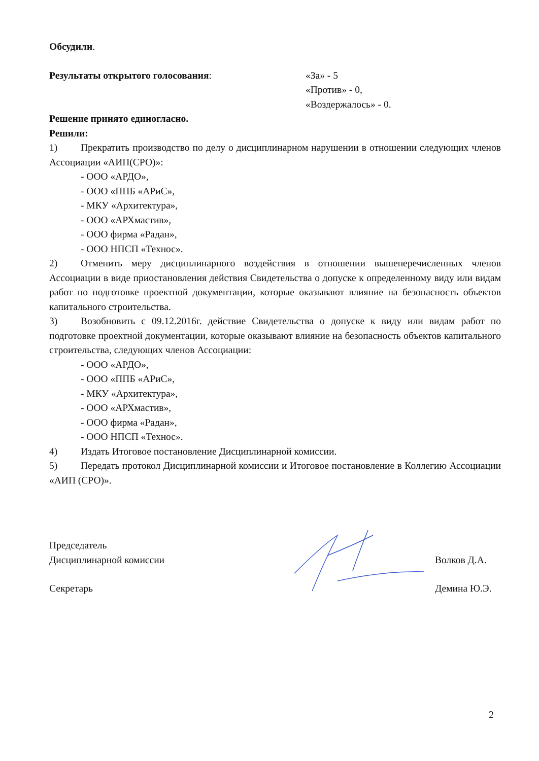Обсудили.
Результаты открытого голосования: «За» - 5
«Против» - 0,
«Воздержалось» - 0.
Решение принято единогласно.
Решили:
1) Прекратить производство по делу о дисциплинарном нарушении в отношении следующих членов Ассоциации «АИП(СРО)»:
- ООО «АРДО»,
- ООО «ППБ «АРиС»,
- МКУ «Архитектура»,
- ООО «АРХмастив»,
- ООО фирма «Радан»,
- ООО НПСП «Технос».
2) Отменить меру дисциплинарного воздействия в отношении вышеперечисленных членов Ассоциации в виде приостановления действия Свидетельства о допуске к определенному виду или видам работ по подготовке проектной документации, которые оказывают влияние на безопасность объектов капитального строительства.
3) Возобновить с 09.12.2016г. действие Свидетельства о допуске к виду или видам работ по подготовке проектной документации, которые оказывают влияние на безопасность объектов капитального строительства, следующих членов Ассоциации:
- ООО «АРДО»,
- ООО «ППБ «АРиС»,
- МКУ «Архитектура»,
- ООО «АРХмастив»,
- ООО фирма «Радан»,
- ООО НПСП «Технос».
4) Издать Итоговое постановление Дисциплинарной комиссии.
5) Передать протокол Дисциплинарной комиссии и Итоговое постановление в Коллегию Ассоциации «АИП (СРО)».
Председатель
Дисциплинарной комиссии
Волков Д.А.
Секретарь Демина Ю.Э.
2